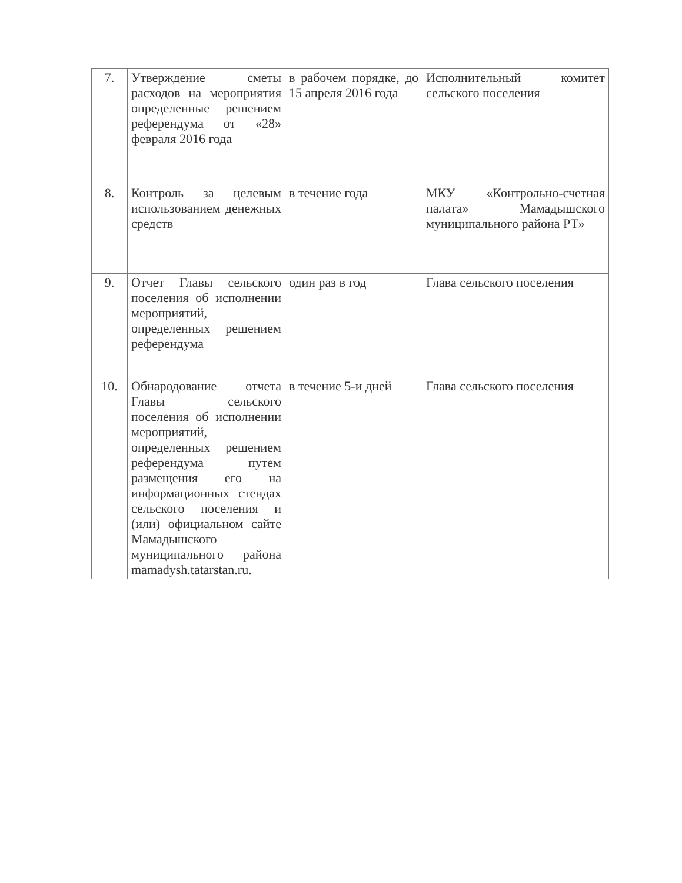| 7. | Утверждение сметы расходов на мероприятия определенные решением референдума от «28» февраля 2016 года | в рабочем порядке, до 15 апреля 2016 года | Исполнительный комитет сельского поселения |
| 8. | Контроль за целевым использованием денежных средств | в течение года | МКУ «Контрольно-счетная палата» Мамадышского муниципального района РТ» |
| 9. | Отчет Главы сельского поселения об исполнении мероприятий, определенных решением референдума | один раз в год | Глава сельского поселения |
| 10. | Обнародование отчета Главы сельского поселения об исполнении мероприятий, определенных решением референдума путем размещения его на информационных стендах сельского поселения и (или) официальном сайте Мамадышского муниципального района mamadysh.tatarstan.ru. | в течение 5-и дней | Глава сельского поселения |